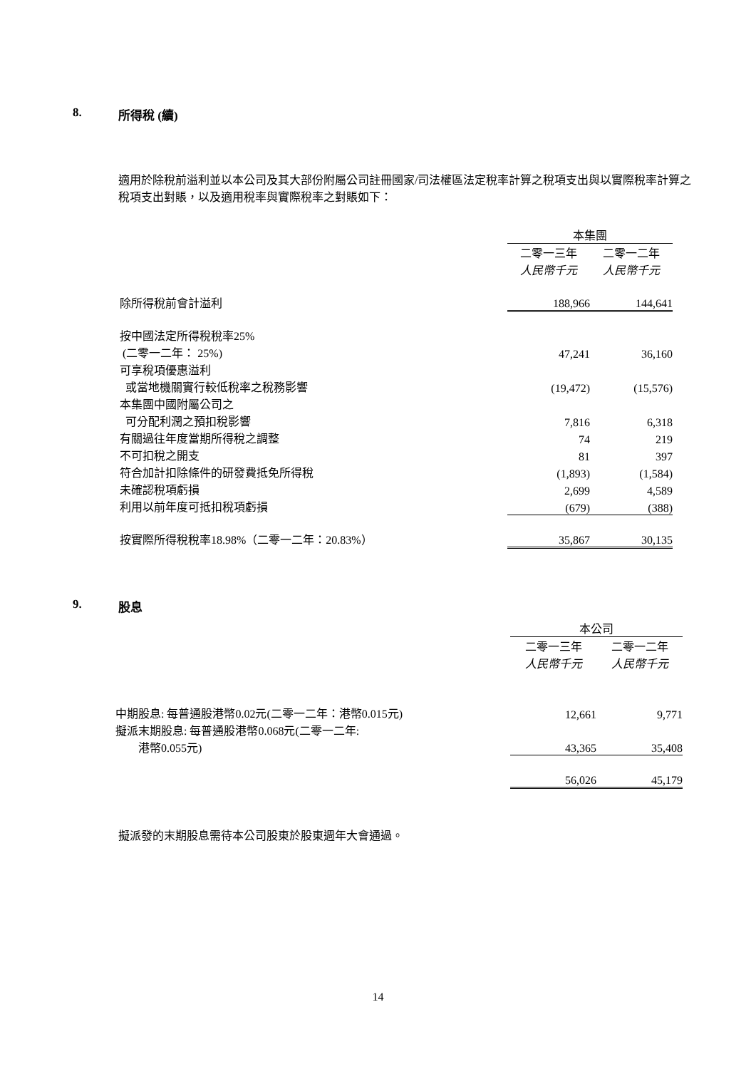8. 所得稅 (續)
適用於除稅前溢利並以本公司及其大部份附屬公司註冊國家/司法權區法定稅率計算之稅項支出與以實際稅率計算之稅項支出對賬，以及適用稅率與實際稅率之對賬如下：
| | 本集團 | |
| | 二零一三年 | 二零一二年 |
| | 人民幣千元 | 人民幣千元 |
| 除所得稅前會計溢利 | 188,966 | 144,641 |
| 按中國法定所得稅稅率25% | | |
| (二零一二年： 25%) | 47,241 | 36,160 |
| 可享稅項優惠溢利 | | |
| 或當地機關實行較低稅率之稅務影響 | (19,472) | (15,576) |
| 本集團中國附屬公司之 | | |
| 可分配利潤之預扣稅影響 | 7,816 | 6,318 |
| 有關過往年度當期所得稅之調整 | 74 | 219 |
| 不可扣稅之開支 | 81 | 397 |
| 符合加計扣除條件的研發費抵免所得稅 | (1,893) | (1,584) |
| 未確認稅項虧損 | 2,699 | 4,589 |
| 利用以前年度可抵扣稅項虧損 | (679) | (388) |
| 按實際所得稅稅率18.98%（二零一二年：20.83%） | 35,867 | 30,135 |
9. 股息
| | 本公司 | |
| | 二零一三年 | 二零一二年 |
| | 人民幣千元 | 人民幣千元 |
| 中期股息: 每普通股港幣0.02元(二零一二年：港幣0.015元) | 12,661 | 9,771 |
| 擬派末期股息: 每普通股港幣0.068元(二零一二年: | | |
| 港幣0.055元) | 43,365 | 35,408 |
| | 56,026 | 45,179 |
擬派發的末期股息需待本公司股東於股東週年大會通過。
14